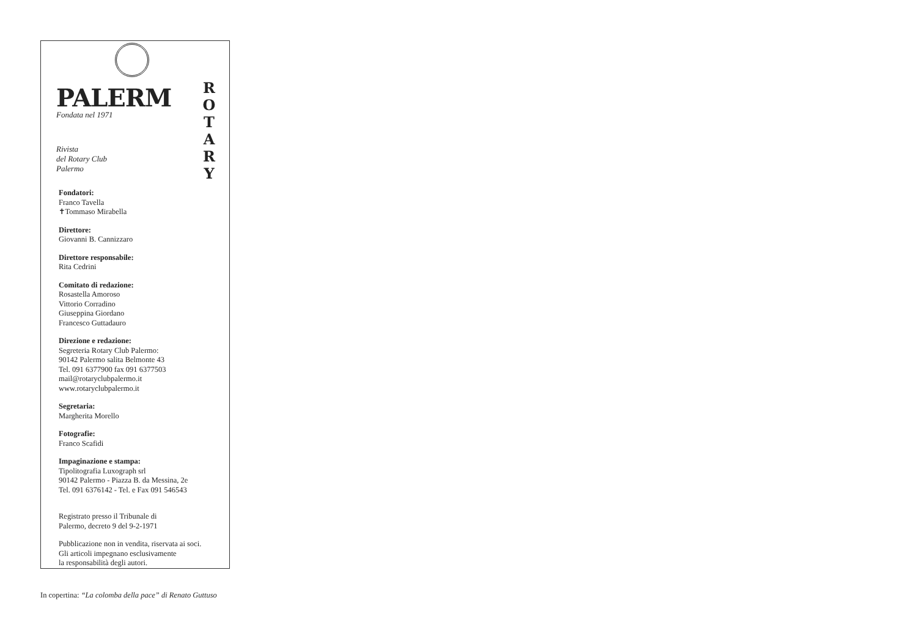PALERM
Fondata nel 1971
Rivista
del Rotary Club
Palermo
R
O
T
A
R
Y
Fondatori:
Franco Tavella
✝Tommaso Mirabella
Direttore:
Giovanni B. Cannizzaro
Direttore responsabile:
Rita Cedrini
Comitato di redazione:
Rosastella Amoroso
Vittorio Corradino
Giuseppina Giordano
Francesco Guttadauro
Direzione e redazione:
Segreteria Rotary Club Palermo:
90142 Palermo salita Belmonte 43
Tel. 091 6377900 fax 091 6377503
mail@rotaryclubpalermo.it
www.rotaryclubpalermo.it
Segretaria:
Margherita Morello
Fotografie:
Franco Scafidi
Impaginazione e stampa:
Tipolitografia Luxograph srl
90142 Palermo - Piazza B. da Messina, 2e
Tel. 091 6376142 - Tel. e Fax 091 546543
Registrato presso il Tribunale di
Palermo, decreto 9 del 9-2-1971
Pubblicazione non in vendita, riservata ai soci.
Gli articoli impegnano esclusivamente
la responsabilità degli autori.
In copertina: “La colomba della pace” di Renato Guttuso